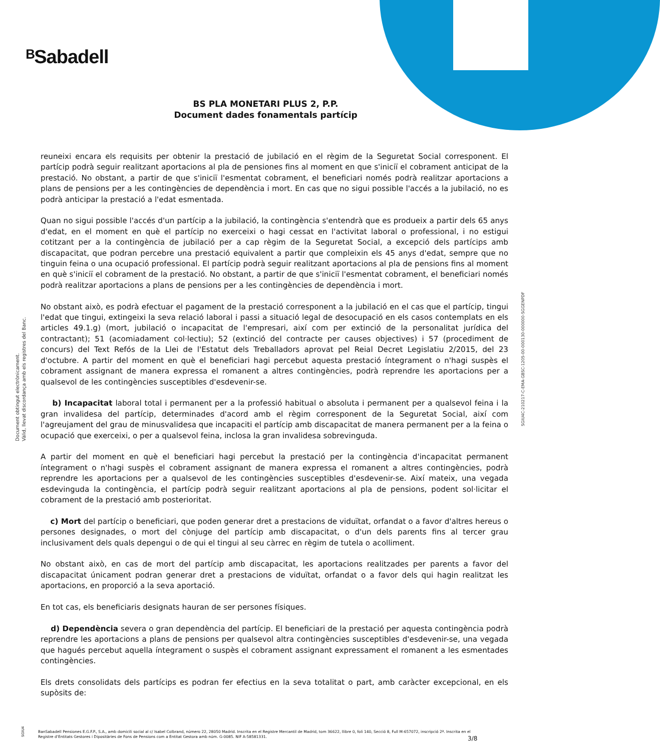ᴮSabadell
BS PLA MONETARI PLUS 2, P.P.
Document dades fonamentals partícip
reuneixi encara els requisits per obtenir la prestació de jubilació en el règim de la Seguretat Social corresponent. El partícip podrà seguir realitzant aportacions al pla de pensiones fins al moment en que s'iniciï el cobrament anticipat de la prestació. No obstant, a partir de que s'iniciï l'esmentat cobrament, el beneficiari només podrà realitzar aportacions a plans de pensions per a les contingències de dependència i mort. En cas que no sigui possible l'accés a la jubilació, no es podrà anticipar la prestació a l'edat esmentada.
Quan no sigui possible l'accés d'un partícip a la jubilació, la contingència s'entendrà que es produeix a partir dels 65 anys d'edat, en el moment en què el partícip no exerceixi o hagi cessat en l'activitat laboral o professional, i no estigui cotitzant per a la contingència de jubilació per a cap règim de la Seguretat Social, a excepció dels partícips amb discapacitat, que podran percebre una prestació equivalent a partir que compleixin els 45 anys d'edat, sempre que no tinguin feina o una ocupació professional. El partícip podrà seguir realitzant aportacions al pla de pensions fins al moment en què s'iniciï el cobrament de la prestació. No obstant, a partir de que s'iniciï l'esmentat cobrament, el beneficiari només podrà realitzar aportacions a plans de pensions per a les contingències de dependència i mort.
No obstant això, es podrà efectuar el pagament de la prestació corresponent a la jubilació en el cas que el partícip, tingui l'edat que tingui, extingeixi la seva relació laboral i passi a situació legal de desocupació en els casos contemplats en els articles 49.1.g) (mort, jubilació o incapacitat de l'empresari, així com per extinció de la personalitat jurídica del contractant); 51 (acomiadament col·lectiu); 52 (extinció del contracte per causes objectives) i 57 (procediment de concurs) del Text Refós de la Llei de l'Estatut dels Treballadors aprovat pel Reial Decret Legislatiu 2/2015, del 23 d'octubre. A partir del moment en què el beneficiari hagi percebut aquesta prestació íntegrament o n'hagi suspès el cobrament assignant de manera expressa el romanent a altres contingències, podrà reprendre les aportacions per a qualsevol de les contingències susceptibles d'esdevenir-se.
b) Incapacitat laboral total i permanent per a la professió habitual o absoluta i permanent per a qualsevol feina i la gran invalidesa del partícip, determinades d'acord amb el règim corresponent de la Seguretat Social, així com l'agreujament del grau de minusvalidesa que incapaciti el partícip amb discapacitat de manera permanent per a la feina o ocupació que exerceixi, o per a qualsevol feina, inclosa la gran invalidesa sobrevinguda.
A partir del moment en què el beneficiari hagi percebut la prestació per la contingència d'incapacitat permanent íntegrament o n'hagi suspès el cobrament assignant de manera expressa el romanent a altres contingències, podrà reprendre les aportacions per a qualsevol de les contingències susceptibles d'esdevenir-se. Així mateix, una vegada esdevinguda la contingència, el partícip podrà seguir realitzant aportacions al pla de pensions, podent sol·licitar el cobrament de la prestació amb posterioritat.
c) Mort del partícip o beneficiari, que poden generar dret a prestacions de viduïtat, orfandat o a favor d'altres hereus o persones designades, o mort del cònjuge del partícip amb discapacitat, o d'un dels parents fins al tercer grau inclusivament dels quals depengui o de qui el tingui al seu càrrec en règim de tutela o acolliment.
No obstant això, en cas de mort del partícip amb discapacitat, les aportacions realitzades per parents a favor del discapacitat únicament podran generar dret a prestacions de viduïtat, orfandat o a favor dels qui hagin realitzat les aportacions, en proporció a la seva aportació.
En tot cas, els beneficiaris designats hauran de ser persones físiques.
d) Dependència severa o gran dependència del partícip. El beneficiari de la prestació per aquesta contingència podrà reprendre les aportacions a plans de pensions per qualsevol altra contingències susceptibles d'esdevenir-se, una vegada que hagués percebut aquella íntegrament o suspès el cobrament assignant expressament el romanent a les esmentades contingències.
Els drets consolidats dels partícips es podran fer efectius en la seva totalitat o part, amb caràcter excepcional, en els supòsits de:
Document obtingut electrònicament.
Vàlid, llevat discordança amb els registres del Banc.
SGIU4C-210217-C-EMA-GBSC-1205-00-000130-000000-SGGENPDF
SGIU4
BanSabadell Pensiones E.G.F.P., S.A., amb domicili social al c/ Isabel Colbrand, número 22, 28050 Madrid. Inscrita en el Registre Mercantil de Madrid, tom 36622, llibre 0, foli 140, Secció 8, Full M-657072, inscripció 2ª. Inscrita en el Registre d'Entitats Gestores i Dipositàries de Fons de Pensions com a Entitat Gestora amb núm. G-0085. NIF A-58581331.
3/8